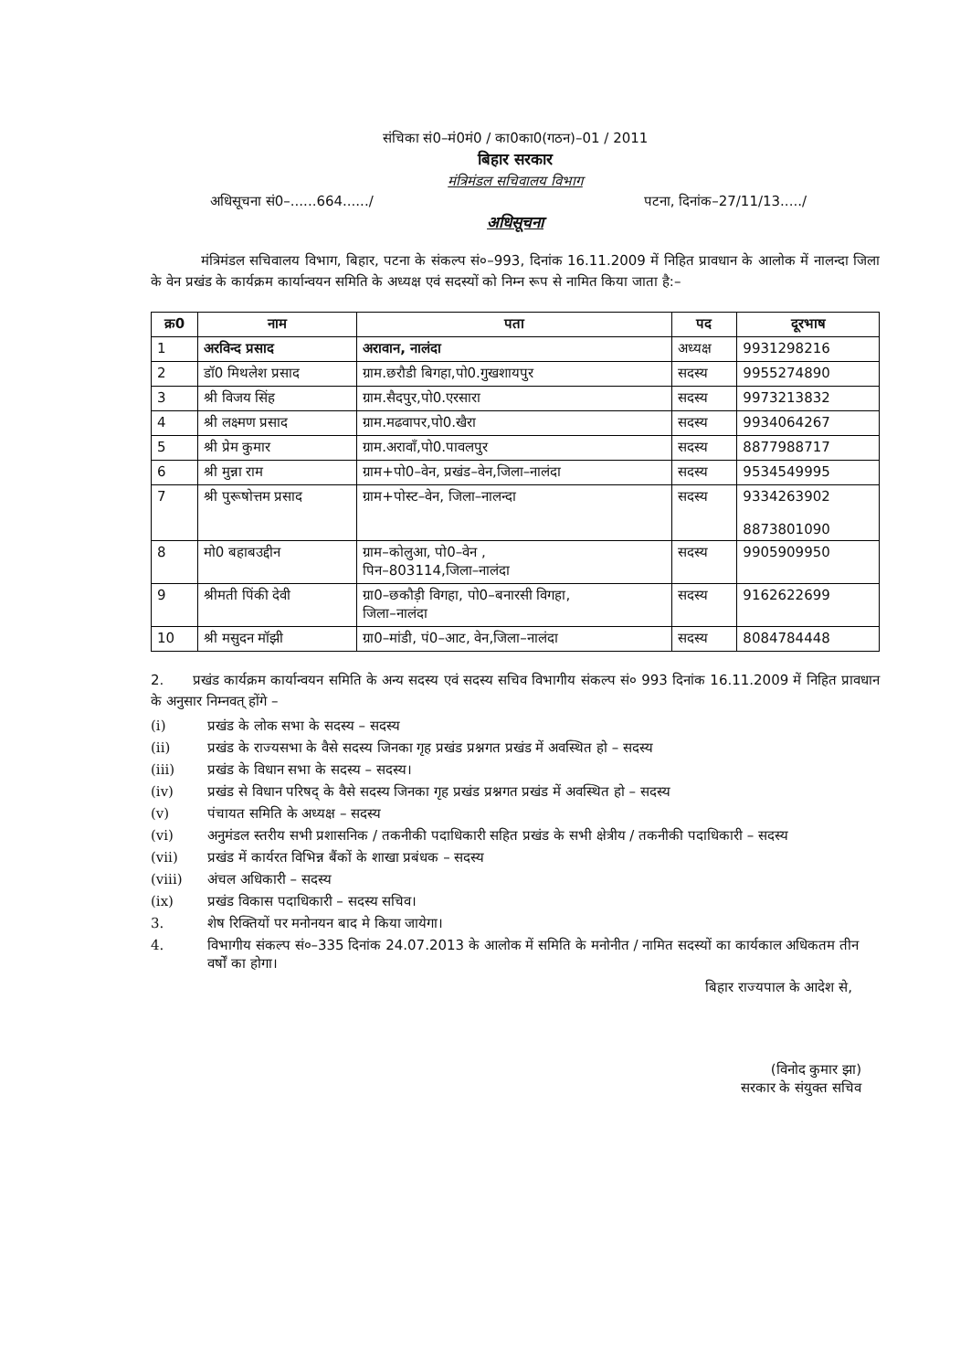संचिका सं0–मं0मं0 / का0का0(गठन)–01 / 2011
बिहार सरकार
मंत्रिमंडल सचिवालय विभाग
अधिसूचना सं0–......664....../ पटना, दिनांक–27/11/13...../
अधिसूचना
मंत्रिमंडल सचिवालय विभाग, बिहार, पटना के संकल्प सं०–993, दिनांक 16.11.2009 में निहित प्रावधान के आलोक में नालन्दा जिला के वेन प्रखंड के कार्यक्रम कार्यान्वयन समिति के अध्यक्ष एवं सदस्यों को निम्न रूप से नामित किया जाता है:–
| क्र0 | नाम | पता | पद | दूरभाष |
| --- | --- | --- | --- | --- |
| 1 | अरविन्द प्रसाद | अरावान, नालंदा | अध्यक्ष | 9931298216 |
| 2 | डॉ0 मिथलेश प्रसाद | ग्राम.छरौडी बिगहा,पो0.गुखशायपुर | सदस्य | 9955274890 |
| 3 | श्री विजय सिंह | ग्राम.सैदपुर,पो0.एरसारा | सदस्य | 9973213832 |
| 4 | श्री लक्ष्मण प्रसाद | ग्राम.मढवापर,पो0.खैरा | सदस्य | 9934064267 |
| 5 | श्री प्रेम कुमार | ग्राम.अरावाँ,पो0.पावलपुर | सदस्य | 8877988717 |
| 6 | श्री मुन्ना राम | ग्राम+पो0–वेन, प्रखंड–वेन,जिला–नालंदा | सदस्य | 9534549995 |
| 7 | श्री पुरूषोत्तम प्रसाद | ग्राम+पोस्ट–वेन, जिला–नालन्दा | सदस्य | 9334263902 8873801090 |
| 8 | मो0 बहाबउद्दीन | ग्राम–कोलुआ, पो0–वेन , पिन–803114,जिला–नालंदा | सदस्य | 9905909950 |
| 9 | श्रीमती पिंकी देवी | ग्रा0–छकौड़ी विगहा, पो0–बनारसी विगहा, जिला–नालंदा | सदस्य | 9162622699 |
| 10 | श्री मसुदन मॉझी | ग्रा0–मांडी, पं0–आट, वेन,जिला–नालंदा | सदस्य | 8084784448 |
2. प्रखंड कार्यक्रम कार्यान्वयन समिति के अन्य सदस्य एवं सदस्य सचिव विभागीय संकल्प सं० 993 दिनांक 16.11.2009 में निहित प्रावधान के अनुसार निम्नवत् होंगे –
(i) प्रखंड के लोक सभा के सदस्य – सदस्य
(ii) प्रखंड के राज्यसभा के वैसे सदस्य जिनका गृह प्रखंड प्रश्नगत प्रखंड में अवस्थित हो – सदस्य
(iii) प्रखंड के विधान सभा के सदस्य – सदस्य।
(iv) प्रखंड से विधान परिषद् के वैसे सदस्य जिनका गृह प्रखंड प्रश्नगत प्रखंड में अवस्थित हो – सदस्य
(v) पंचायत समिति के अध्यक्ष – सदस्य
(vi) अनुमंडल स्तरीय सभी प्रशासनिक / तकनीकी पदाधिकारी सहित प्रखंड के सभी क्षेत्रीय / तकनीकी पदाधिकारी – सदस्य
(vii) प्रखंड में कार्यरत विभिन्न बैंकों के शाखा प्रबंधक – सदस्य
(viii) अंचल अधिकारी – सदस्य
(ix) प्रखंड विकास पदाधिकारी – सदस्य सचिव।
3. शेष रिक्तियों पर मनोनयन बाद मे किया जायेगा।
4. विभागीय संकल्प सं०–335 दिनांक 24.07.2013 के आलोक में समिति के मनोनीत / नामित सदस्यों का कार्यकाल अधिकतम तीन वर्षों का होगा।
बिहार राज्यपाल के आदेश से,
(विनोद कुमार झा)
सरकार के संयुक्त सचिव